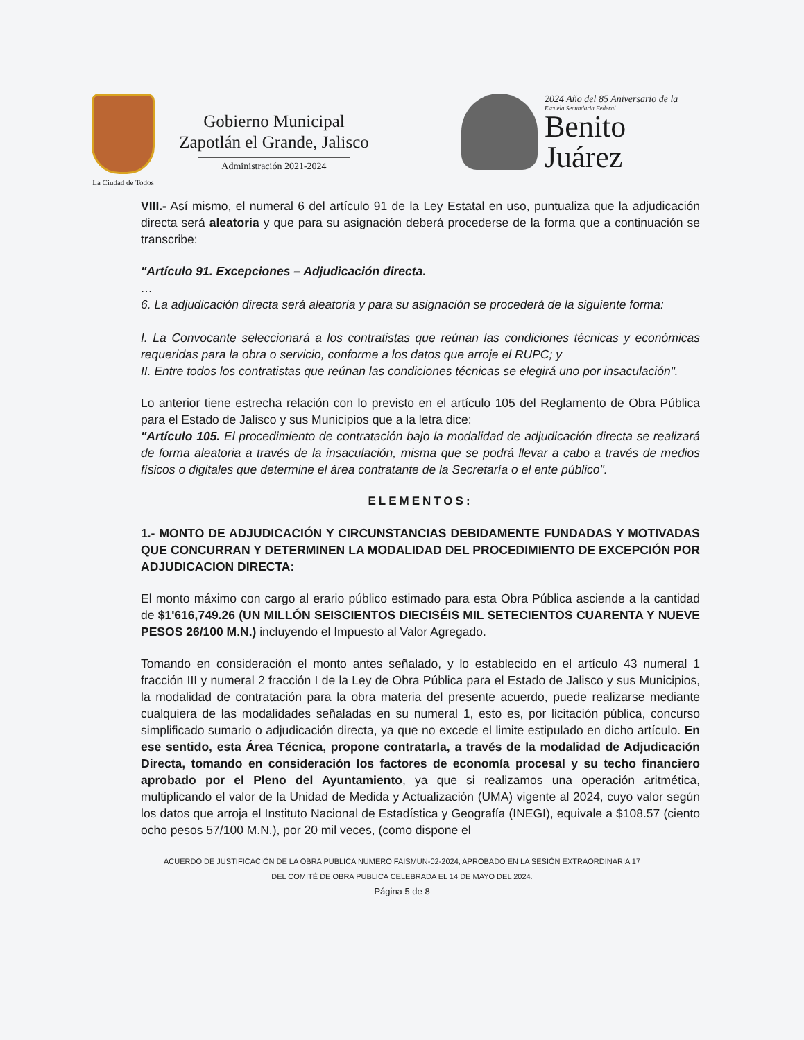La Ciudad de Todos
Gobierno Municipal
Zapotlán el Grande, Jalisco
Administración 2021-2024
2024 Año del 85 Aniversario de la
Escuela Secundaria Federal
Benito
Juárez
VIII.- Así mismo, el numeral 6 del artículo 91 de la Ley Estatal en uso, puntualiza que la adjudicación directa será aleatoria y que para su asignación deberá procederse de la forma que a continuación se transcribe:
"Artículo 91. Excepciones – Adjudicación directa.
…
6. La adjudicación directa será aleatoria y para su asignación se procederá de la siguiente forma:
I. La Convocante seleccionará a los contratistas que reúnan las condiciones técnicas y económicas requeridas para la obra o servicio, conforme a los datos que arroje el RUPC; y
II. Entre todos los contratistas que reúnan las condiciones técnicas se elegirá uno por insaculación".
Lo anterior tiene estrecha relación con lo previsto en el artículo 105 del Reglamento de Obra Pública para el Estado de Jalisco y sus Municipios que a la letra dice:
"Artículo 105. El procedimiento de contratación bajo la modalidad de adjudicación directa se realizará de forma aleatoria a través de la insaculación, misma que se podrá llevar a cabo a través de medios físicos o digitales que determine el área contratante de la Secretaría o el ente público".
ELEMENTOS:
1.- MONTO DE ADJUDICACIÓN Y CIRCUNSTANCIAS DEBIDAMENTE FUNDADAS Y MOTIVADAS QUE CONCURRAN Y DETERMINEN LA MODALIDAD DEL PROCEDIMIENTO DE EXCEPCIÓN POR ADJUDICACION DIRECTA:
El monto máximo con cargo al erario público estimado para esta Obra Pública asciende a la cantidad de $1'616,749.26 (UN MILLÓN SEISCIENTOS DIECISÉIS MIL SETECIENTOS CUARENTA Y NUEVE PESOS 26/100 M.N.) incluyendo el Impuesto al Valor Agregado.
Tomando en consideración el monto antes señalado, y lo establecido en el artículo 43 numeral 1 fracción III y numeral 2 fracción I de la Ley de Obra Pública para el Estado de Jalisco y sus Municipios, la modalidad de contratación para la obra materia del presente acuerdo, puede realizarse mediante cualquiera de las modalidades señaladas en su numeral 1, esto es, por licitación pública, concurso simplificado sumario o adjudicación directa, ya que no excede el limite estipulado en dicho artículo. En ese sentido, esta Área Técnica, propone contratarla, a través de la modalidad de Adjudicación Directa, tomando en consideración los factores de economía procesal y su techo financiero aprobado por el Pleno del Ayuntamiento, ya que si realizamos una operación aritmética, multiplicando el valor de la Unidad de Medida y Actualización (UMA) vigente al 2024, cuyo valor según los datos que arroja el Instituto Nacional de Estadística y Geografía (INEGI), equivale a $108.57 (ciento ocho pesos 57/100 M.N.), por 20 mil veces, (como dispone el
ACUERDO DE JUSTIFICACIÓN DE LA OBRA PUBLICA NUMERO FAISMUN-02-2024, APROBADO EN LA SESIÓN EXTRAORDINARIA 17
DEL COMITÉ DE OBRA PUBLICA CELEBRADA EL 14 DE MAYO DEL 2024.
Página 5 de 8